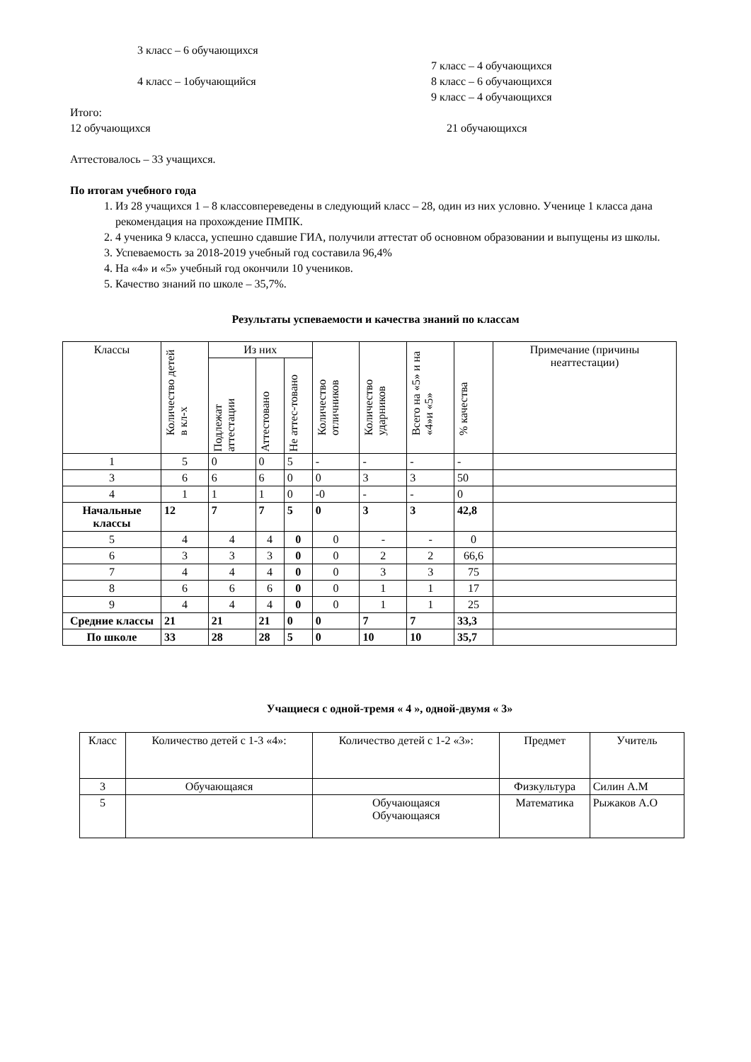3 класс – 6 обучающихся
4 класс – 1обучающийся
Итого:
12 обучающихся
7 класс – 4 обучающихся
8 класс – 6 обучающихся
9 класс – 4 обучающихся
21 обучающихся
Аттестовалось – 33 учащихся.
По итогам учебного года
1. Из 28 учащихся 1 – 8 классовпереведены в следующий класс – 28, один из них условно. Ученице 1 класса дана рекомендация на прохождение ПМПК.
2. 4 ученика 9 класса, успешно сдавшие ГИА, получили аттестат об основном образовании и выпущены из школы.
3. Успеваемость за 2018-2019 учебный год составила 96,4%
4. На «4» и «5» учебный год окончили 10 учеников.
5. Качество знаний по школе – 35,7%.
Результаты успеваемости и качества знаний по классам
| Классы | Количество детей в кл-х | Из них | | | Количество отличников | Количество ударников | Всего на «5» и на «4»и «5» | % качества | Примечание (причины неаттестации) |
| --- | --- | --- | --- | --- | --- | --- | --- | --- | --- |
| | | Подлежат аттестации | Аттестовано | Не аттес-товано | | | | | |
| 1 | 5 | 0 | 0 | 5 | - | - | - | - | |
| 3 | 6 | 6 | 6 | 0 | 0 | 3 | 3 | 50 | |
| 4 | 1 | 1 | 1 | 0 | -0 | - | - | 0 | |
| Начальные классы | 12 | 7 | 7 | 5 | 0 | 3 | 3 | 42,8 | |
| 5 | 4 | 4 | 4 | 0 | 0 | - | - | 0 | |
| 6 | 3 | 3 | 3 | 0 | 0 | 2 | 2 | 66,6 | |
| 7 | 4 | 4 | 4 | 0 | 0 | 3 | 3 | 75 | |
| 8 | 6 | 6 | 6 | 0 | 0 | 1 | 1 | 17 | |
| 9 | 4 | 4 | 4 | 0 | 0 | 1 | 1 | 25 | |
| Средние классы | 21 | 21 | 21 | 0 | 0 | 7 | 7 | 33,3 | |
| По школе | 33 | 28 | 28 | 5 | 0 | 10 | 10 | 35,7 | |
Учащиеся с одной-тремя « 4 », одной-двумя « 3»
| Класс | Количество детей с 1-3 «4»: | Количество детей с 1-2 «3»: | Предмет | Учитель |
| --- | --- | --- | --- | --- |
| 3 | Обучающаяся | | Физкультура | Силин А.М |
| 5 | | Обучающаяся Обучающаяся | Математика | Рыжаков А.О |